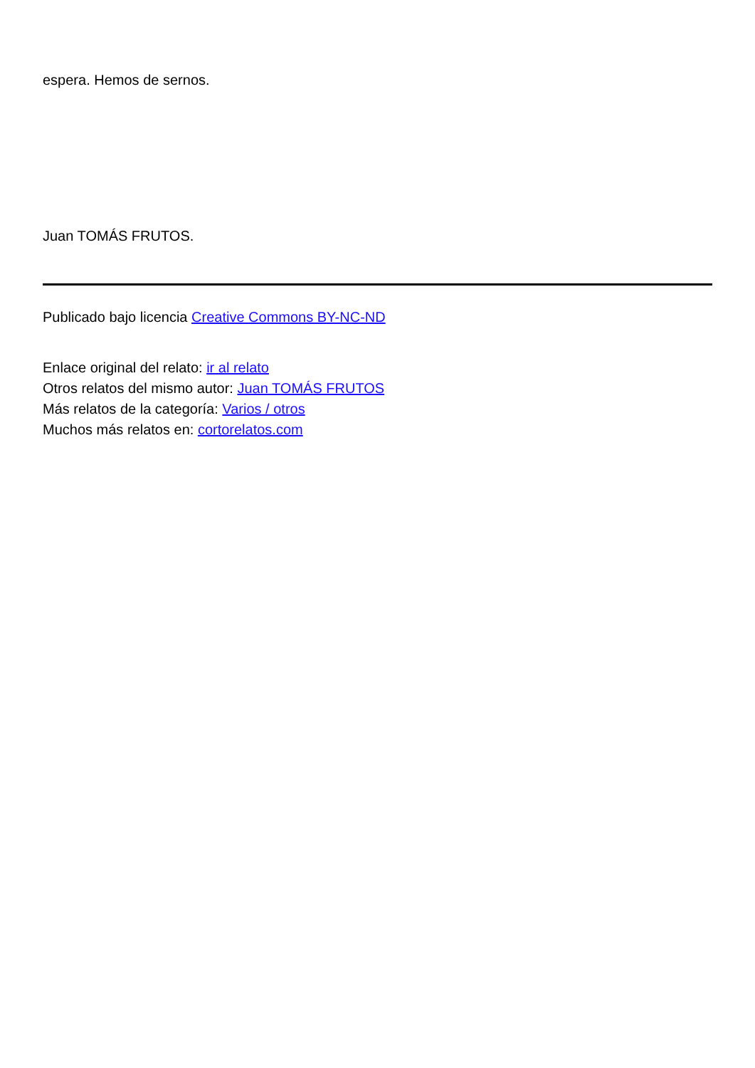espera. Hemos de sernos.
Juan TOMÁS FRUTOS.
Publicado bajo licencia Creative Commons BY-NC-ND
Enlace original del relato: ir al relato
Otros relatos del mismo autor: Juan TOMÁS FRUTOS
Más relatos de la categoría: Varios / otros
Muchos más relatos en: cortorelatos.com